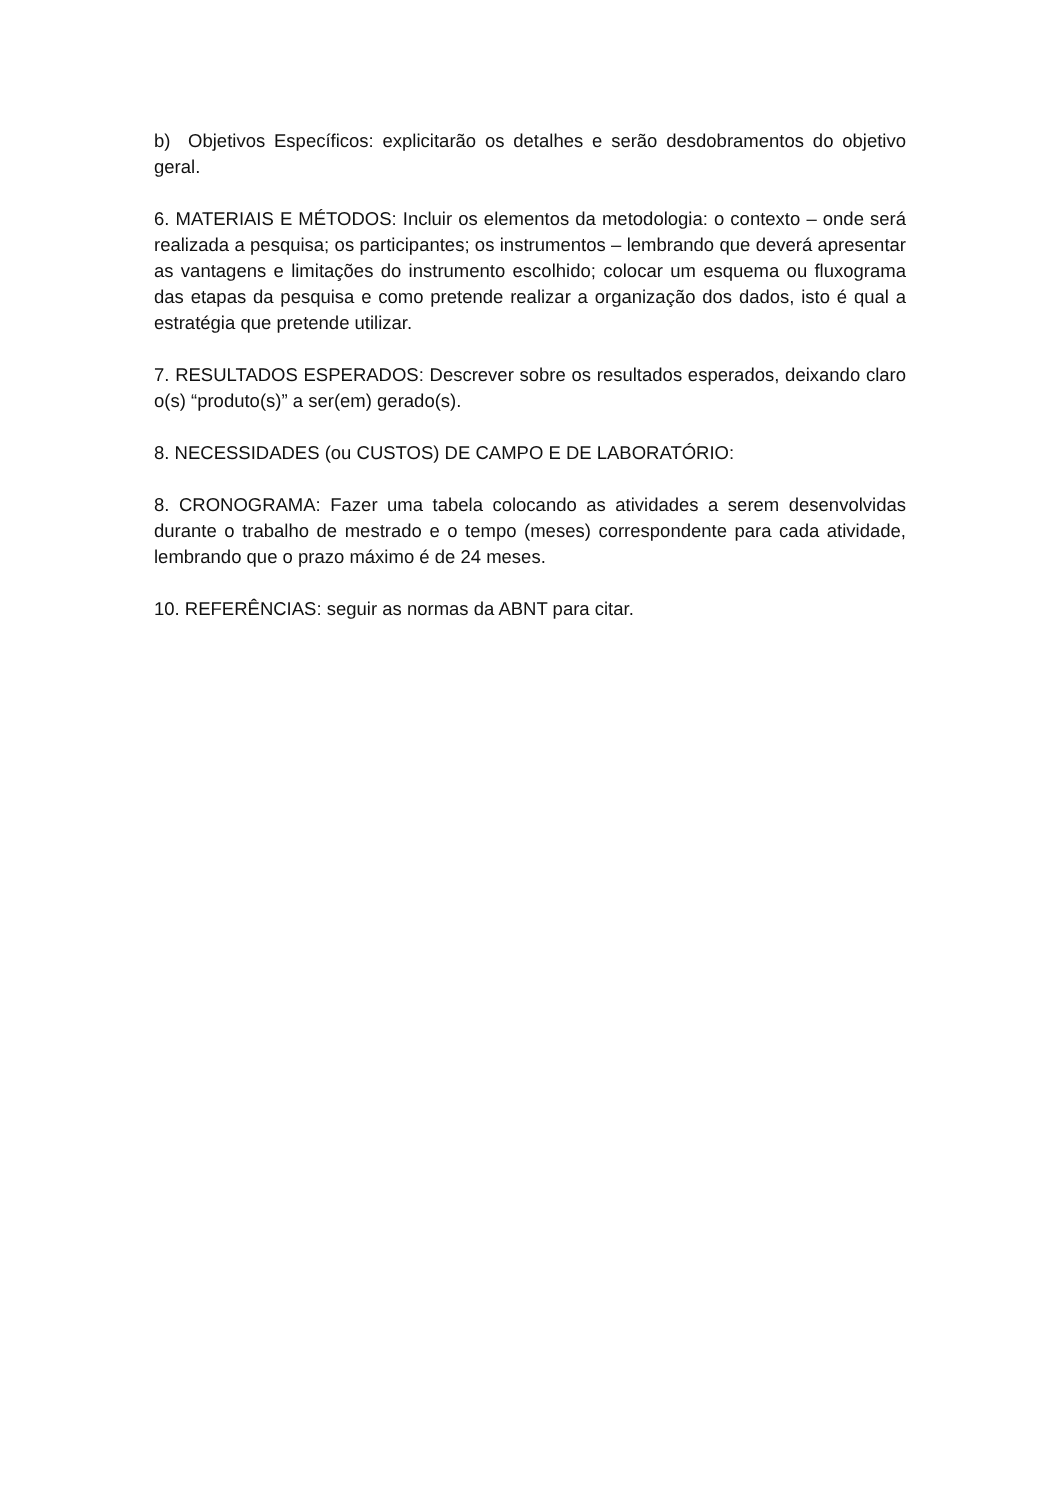b) Objetivos Específicos: explicitarão os detalhes e serão desdobramentos do objetivo geral.
6. MATERIAIS E MÉTODOS: Incluir os elementos da metodologia: o contexto – onde será realizada a pesquisa; os participantes; os instrumentos – lembrando que deverá apresentar as vantagens e limitações do instrumento escolhido; colocar um esquema ou fluxograma das etapas da pesquisa e como pretende realizar a organização dos dados, isto é qual a estratégia que pretende utilizar.
7. RESULTADOS ESPERADOS: Descrever sobre os resultados esperados, deixando claro o(s) “produto(s)” a ser(em) gerado(s).
8. NECESSIDADES (ou CUSTOS) DE CAMPO E DE LABORATÓRIO:
8. CRONOGRAMA: Fazer uma tabela colocando as atividades a serem desenvolvidas durante o trabalho de mestrado e o tempo (meses) correspondente para cada atividade, lembrando que o prazo máximo é de 24 meses.
10. REFERÊNCIAS: seguir as normas da ABNT para citar.